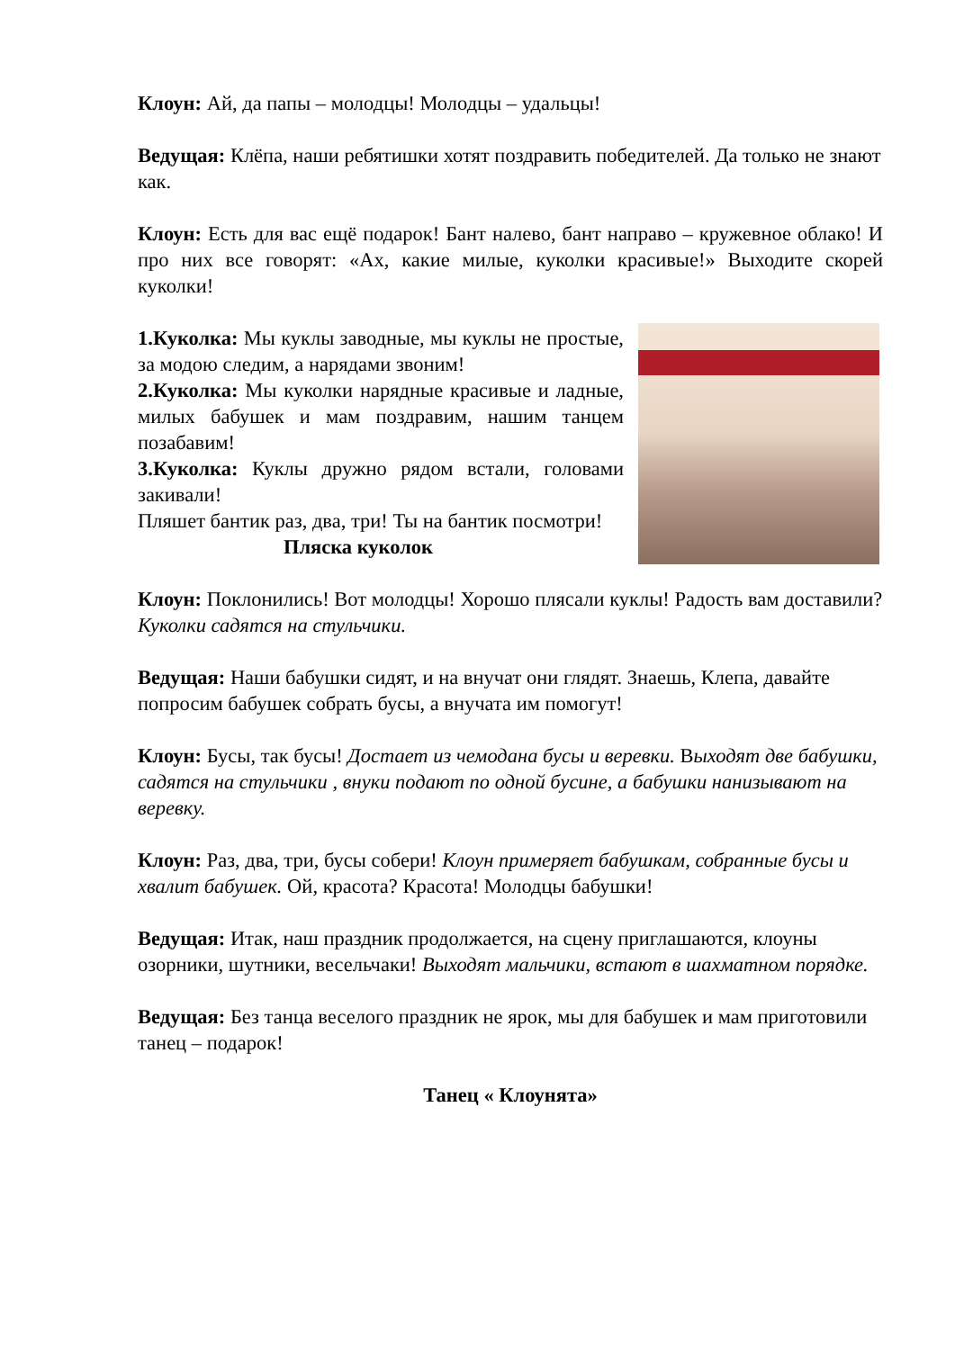Клоун: Ай, да папы – молодцы! Молодцы – удальцы!
Ведущая: Клёпа, наши ребятишки хотят поздравить победителей. Да только не знают как.
Клоун: Есть для вас ещё подарок! Бант налево, бант направо – кружевное облако! И про них все говорят: «Ах, какие милые, куколки красивые!» Выходите скорей куколки!
1.Куколка: Мы куклы заводные, мы куклы не простые, за модою следим, а нарядами звоним!
2.Куколка: Мы куколки нарядные красивые и ладные, милых бабушек и мам поздравим, нашим танцем позабавим!
3.Куколка: Куклы дружно рядом встали, головами закивали!
Пляшет бантик раз, два, три! Ты на бантик посмотри!
Пляска куколок
Клоун: Поклонились! Вот молодцы! Хорошо плясали куклы! Радость вам доставили? Куколки садятся на стульчики.
Ведущая: Наши бабушки сидят, и на внучат они глядят. Знаешь, Клепа, давайте попросим бабушек собрать бусы, а внучата им помогут!
Клоун: Бусы, так бусы! Достает из чемодана бусы и веревки. Выходят две бабушки, садятся на стульчики , внуки подают по одной бусине, а бабушки нанизывают на веревку.
Клоун: Раз, два, три, бусы собери! Клоун примеряет бабушкам, собранные бусы и хвалит бабушек. Ой, красота? Красота! Молодцы бабушки!
Ведущая: Итак, наш праздник продолжается, на сцену приглашаются, клоуны озорники, шутники, весельчаки! Выходят мальчики, встают в шахматном порядке.
Ведущая: Без танца веселого праздник не ярок, мы для бабушек и мам приготовили танец – подарок!
Танец « Клоунята»